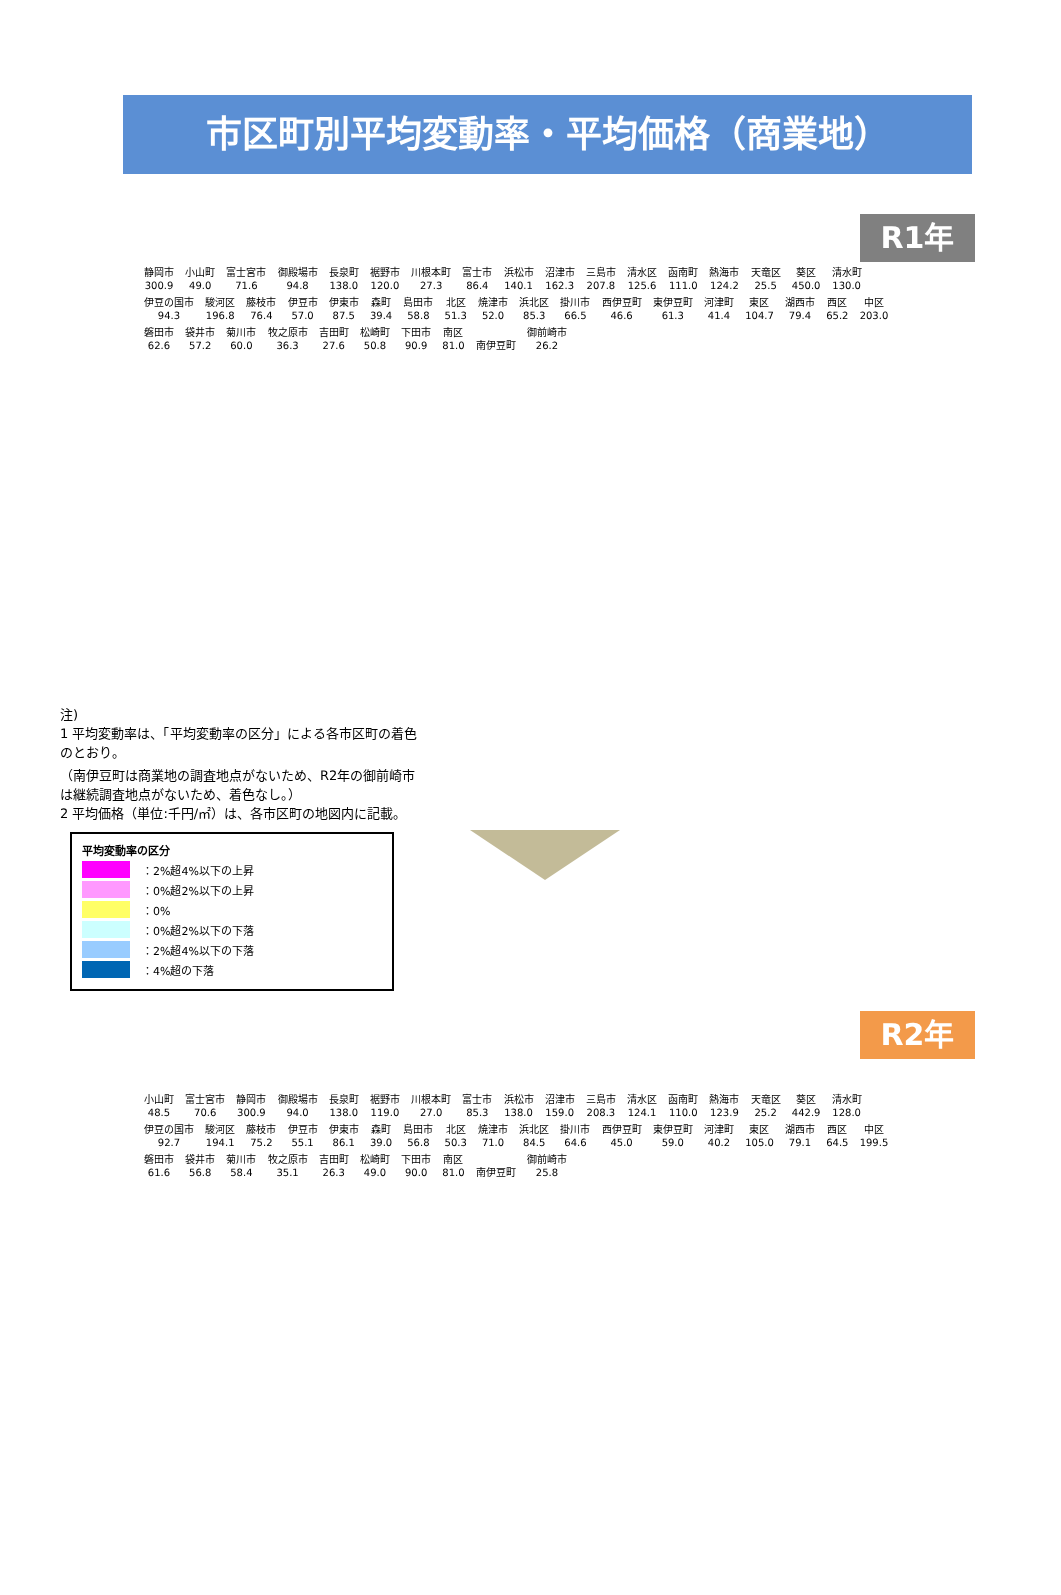市区町別平均変動率・平均価格（商業地）
R1年
静岡市
300.9 小山町
49.0 富士宮市
71.6 御殿場市
94.8 長泉町
138.0 裾野市
120.0 川根本町
27.3 富士市
86.4 浜松市
140.1 沼津市
162.3 三島市
207.8 清水区
125.6 函南町
111.0 熱海市
124.2 天竜区
25.5 葵区
450.0 清水町
130.0 伊豆の国市
94.3 駿河区
196.8 藤枝市
76.4 伊豆市
57.0 伊東市
87.5 森町
39.4 島田市
58.8 北区
51.3 焼津市
52.0 浜北区
85.3 掛川市
66.5 西伊豆町
46.6 東伊豆町
61.3 河津町
41.4 東区
104.7 湖西市
79.4 西区
65.2 中区
203.0 磐田市
62.6 袋井市
57.2 菊川市
60.0 牧之原市
36.3 吉田町
27.6 松崎町
50.8 下田市
90.9 南区
81.0 南伊豆町 御前崎市
26.2
注)
1 平均変動率は、「平均変動率の区分」による各市区町の着色のとおり。
（南伊豆町は商業地の調査地点がないため、R2年の御前崎市は継続調査地点がないため、着色なし。）
2 平均価格（単位:千円/㎡）は、各市区町の地図内に記載。
平均変動率の区分
：2%超4%以下の上昇
：0%超2%以下の上昇
：0%
：0%超2%以下の下落
：2%超4%以下の下落
：4%超の下落
R2年
小山町
48.5 富士宮市
70.6 静岡市
300.9 御殿場市
94.0 長泉町
138.0 裾野市
119.0 川根本町
27.0 富士市
85.3 浜松市
138.0 沼津市
159.0 三島市
208.3 清水区
124.1 函南町
110.0 熱海市
123.9 天竜区
25.2 葵区
442.9 清水町
128.0 伊豆の国市
92.7 駿河区
194.1 藤枝市
75.2 伊豆市
55.1 伊東市
86.1 森町
39.0 島田市
56.8 北区
50.3 焼津市
71.0 浜北区
84.5 掛川市
64.6 西伊豆町
45.0 東伊豆町
59.0 河津町
40.2 東区
105.0 湖西市
79.1 西区
64.5 中区
199.5 磐田市
61.6 袋井市
56.8 菊川市
58.4 牧之原市
35.1 吉田町
26.3 松崎町
49.0 下田市
90.0 南区
81.0 南伊豆町 御前崎市
25.8